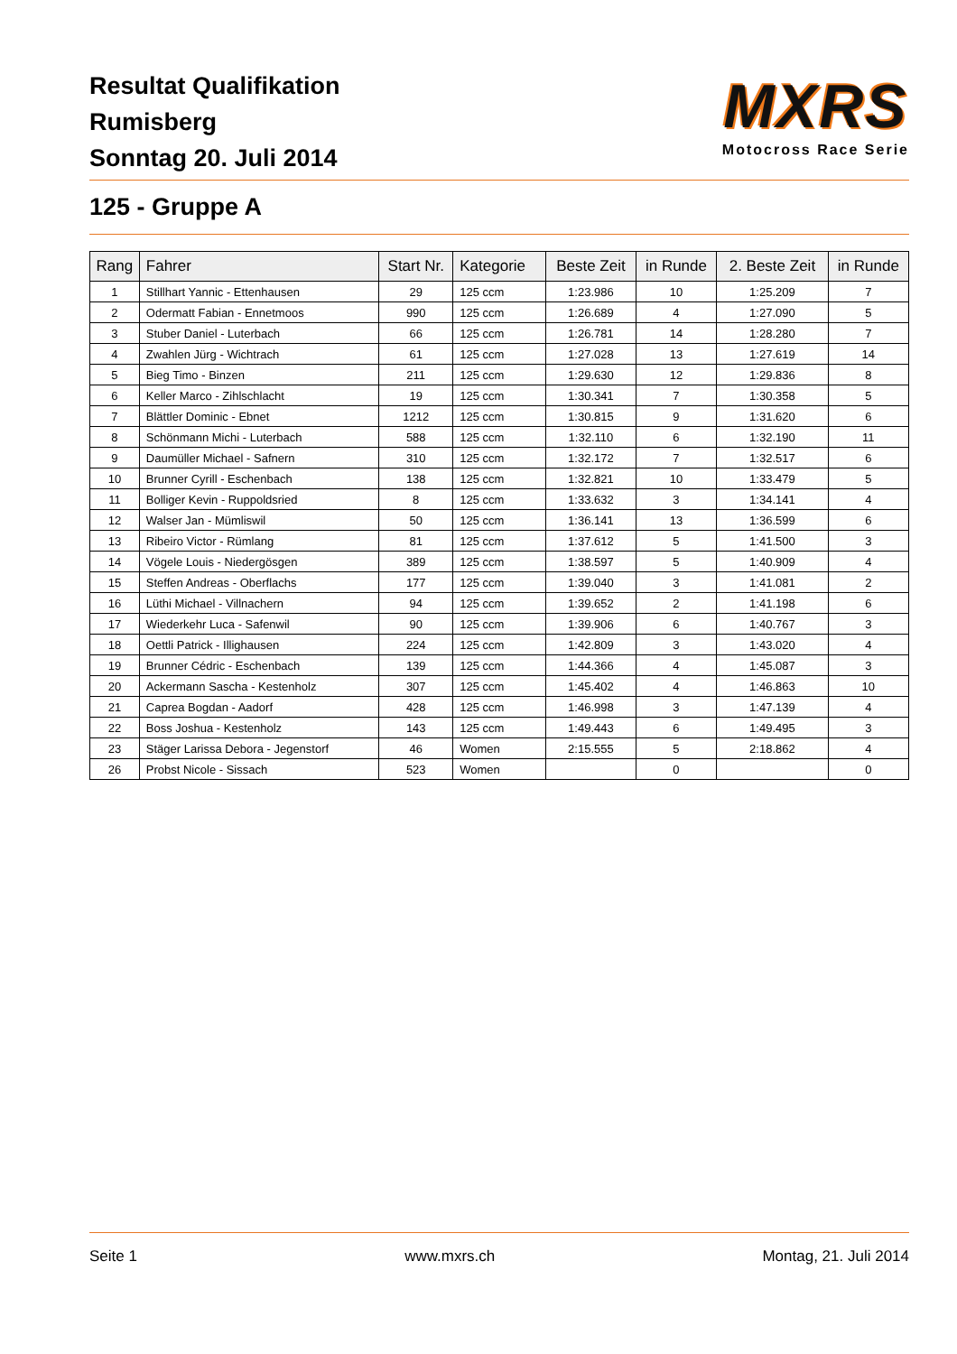Resultat Qualifikation
Rumisberg
Sonntag 20. Juli 2014
MXRS
Motocross Race Serie
125 - Gruppe A
| Rang | Fahrer | Start Nr. | Kategorie | Beste Zeit | in Runde | 2. Beste Zeit | in Runde |
| --- | --- | --- | --- | --- | --- | --- | --- |
| 1 | Stillhart Yannic - Ettenhausen | 29 | 125 ccm | 1:23.986 | 10 | 1:25.209 | 7 |
| 2 | Odermatt Fabian - Ennetmoos | 990 | 125 ccm | 1:26.689 | 4 | 1:27.090 | 5 |
| 3 | Stuber Daniel - Luterbach | 66 | 125 ccm | 1:26.781 | 14 | 1:28.280 | 7 |
| 4 | Zwahlen Jürg - Wichtrach | 61 | 125 ccm | 1:27.028 | 13 | 1:27.619 | 14 |
| 5 | Bieg Timo - Binzen | 211 | 125 ccm | 1:29.630 | 12 | 1:29.836 | 8 |
| 6 | Keller Marco - Zihlschlacht | 19 | 125 ccm | 1:30.341 | 7 | 1:30.358 | 5 |
| 7 | Blättler Dominic - Ebnet | 1212 | 125 ccm | 1:30.815 | 9 | 1:31.620 | 6 |
| 8 | Schönmann Michi - Luterbach | 588 | 125 ccm | 1:32.110 | 6 | 1:32.190 | 11 |
| 9 | Daumüller Michael - Safnern | 310 | 125 ccm | 1:32.172 | 7 | 1:32.517 | 6 |
| 10 | Brunner Cyrill - Eschenbach | 138 | 125 ccm | 1:32.821 | 10 | 1:33.479 | 5 |
| 11 | Bolliger Kevin - Ruppoldsried | 8 | 125 ccm | 1:33.632 | 3 | 1:34.141 | 4 |
| 12 | Walser Jan - Mümliswil | 50 | 125 ccm | 1:36.141 | 13 | 1:36.599 | 6 |
| 13 | Ribeiro Victor - Rümlang | 81 | 125 ccm | 1:37.612 | 5 | 1:41.500 | 3 |
| 14 | Vögele Louis - Niedergösgen | 389 | 125 ccm | 1:38.597 | 5 | 1:40.909 | 4 |
| 15 | Steffen Andreas - Oberflachs | 177 | 125 ccm | 1:39.040 | 3 | 1:41.081 | 2 |
| 16 | Lüthi Michael - Villnachern | 94 | 125 ccm | 1:39.652 | 2 | 1:41.198 | 6 |
| 17 | Wiederkehr Luca - Safenwil | 90 | 125 ccm | 1:39.906 | 6 | 1:40.767 | 3 |
| 18 | Oettli Patrick - Illighausen | 224 | 125 ccm | 1:42.809 | 3 | 1:43.020 | 4 |
| 19 | Brunner Cédric - Eschenbach | 139 | 125 ccm | 1:44.366 | 4 | 1:45.087 | 3 |
| 20 | Ackermann Sascha - Kestenholz | 307 | 125 ccm | 1:45.402 | 4 | 1:46.863 | 10 |
| 21 | Caprea Bogdan - Aadorf | 428 | 125 ccm | 1:46.998 | 3 | 1:47.139 | 4 |
| 22 | Boss Joshua - Kestenholz | 143 | 125 ccm | 1:49.443 | 6 | 1:49.495 | 3 |
| 23 | Stäger Larissa Debora - Jegenstorf | 46 | Women | 2:15.555 | 5 | 2:18.862 | 4 |
| 26 | Probst Nicole - Sissach | 523 | Women | | 0 | | 0 |
Seite 1 www.mxrs.ch Montag, 21. Juli 2014